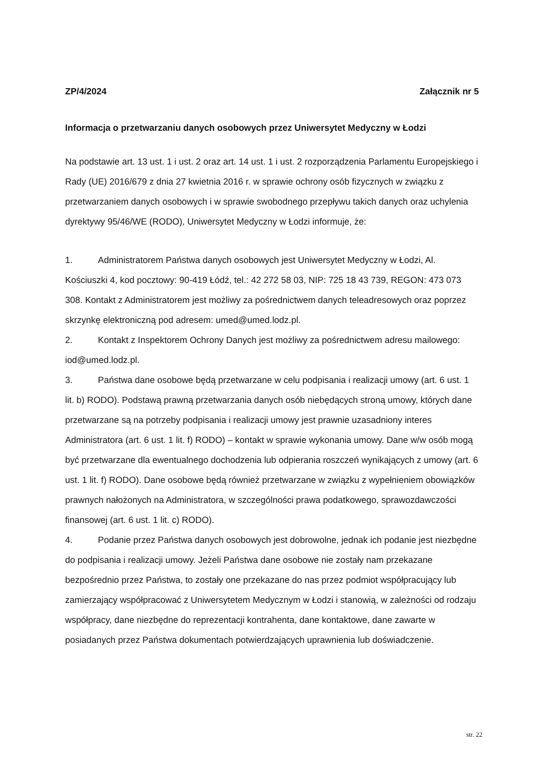ZP/4/2024 Załącznik nr 5
Informacja o przetwarzaniu danych osobowych przez Uniwersytet Medyczny w Łodzi
Na podstawie art. 13 ust. 1 i ust. 2 oraz art. 14 ust. 1 i ust. 2 rozporządzenia Parlamentu Europejskiego i Rady (UE) 2016/679 z dnia 27 kwietnia 2016 r. w sprawie ochrony osób fizycznych w związku z przetwarzaniem danych osobowych i w sprawie swobodnego przepływu takich danych oraz uchylenia dyrektywy 95/46/WE (RODO), Uniwersytet Medyczny w Łodzi informuje, że:
1. Administratorem Państwa danych osobowych jest Uniwersytet Medyczny w Łodzi, Al. Kościuszki 4, kod pocztowy: 90-419 Łódź, tel.: 42 272 58 03, NIP: 725 18 43 739, REGON: 473 073 308. Kontakt z Administratorem jest możliwy za pośrednictwem danych teleadresowych oraz poprzez skrzynkę elektroniczną pod adresem: umed@umed.lodz.pl.
2. Kontakt z Inspektorem Ochrony Danych jest możliwy za pośrednictwem adresu mailowego: iod@umed.lodz.pl.
3. Państwa dane osobowe będą przetwarzane w celu podpisania i realizacji umowy (art. 6 ust. 1 lit. b) RODO). Podstawą prawną przetwarzania danych osób niebędących stroną umowy, których dane przetwarzane są na potrzeby podpisania i realizacji umowy jest prawnie uzasadniony interes Administratora (art. 6 ust. 1 lit. f) RODO) – kontakt w sprawie wykonania umowy. Dane w/w osób mogą być przetwarzane dla ewentualnego dochodzenia lub odpierania roszczeń wynikających z umowy (art. 6 ust. 1 lit. f) RODO). Dane osobowe będą również przetwarzane w związku z wypełnieniem obowiązków prawnych nałożonych na Administratora, w szczególności prawa podatkowego, sprawozdawczości finansowej (art. 6 ust. 1 lit. c) RODO).
4. Podanie przez Państwa danych osobowych jest dobrowolne, jednak ich podanie jest niezbędne do podpisania i realizacji umowy. Jeżeli Państwa dane osobowe nie zostały nam przekazane bezpośrednio przez Państwa, to zostały one przekazane do nas przez podmiot współpracujący lub zamierzający współpracować z Uniwersytetem Medycznym w Łodzi i stanowią, w zależności od rodzaju współpracy, dane niezbędne do reprezentacji kontrahenta, dane kontaktowe, dane zawarte w posiadanych przez Państwa dokumentach potwierdzających uprawnienia lub doświadczenie.
str. 22